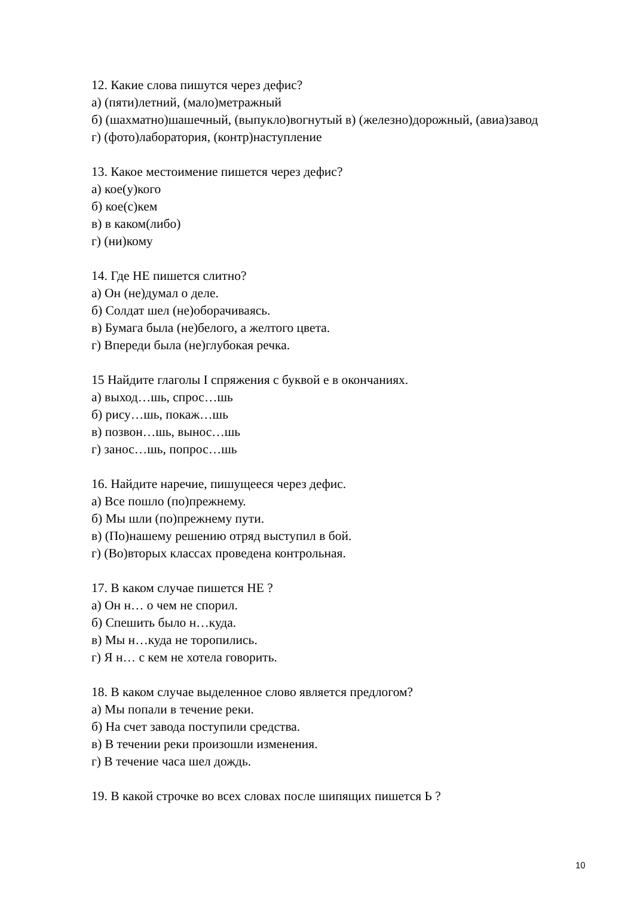12. Какие слова пишутся через дефис?
а) (пяти)летний, (мало)метражный
б) (шахматно)шашечный, (выпукло)вогнутый в) (железно)дорожный, (авиа)завод
г) (фото)лаборатория, (контр)наступление
13. Какое местоимение пишется через дефис?
а) кое(у)кого
б) кое(с)кем
в) в каком(либо)
г) (ни)кому
14. Где НЕ пишется слитно?
а) Он (не)думал о деле.
б) Солдат шел (не)оборачиваясь.
в) Бумага была (не)белого, а желтого цвета.
г) Впереди была (не)глубокая речка.
15 Найдите глаголы I спряжения с буквой е в окончаниях.
а) выход…шь, спрос…шь
б) рису…шь, покаж…шь
в) позвон…шь, вынос…шь
г) занос…шь, попрос…шь
16. Найдите наречие, пишущееся через дефис.
а) Все пошло (по)прежнему.
б) Мы шли (по)прежнему пути.
в) (По)нашему решению отряд выступил в бой.
г) (Во)вторых классах проведена контрольная.
17. В каком случае пишется НЕ ?
а) Он н… о чем не спорил.
б) Спешить было н…куда.
в) Мы н…куда не торопились.
г) Я н… с кем не хотела говорить.
18. В каком случае выделенное слово является предлогом?
а) Мы попали в течение реки.
б) На счет завода поступили средства.
в) В течении реки произошли изменения.
г) В течение часа шел дождь.
19. В какой строчке во всех словах после шипящих пишется Ь ?
10